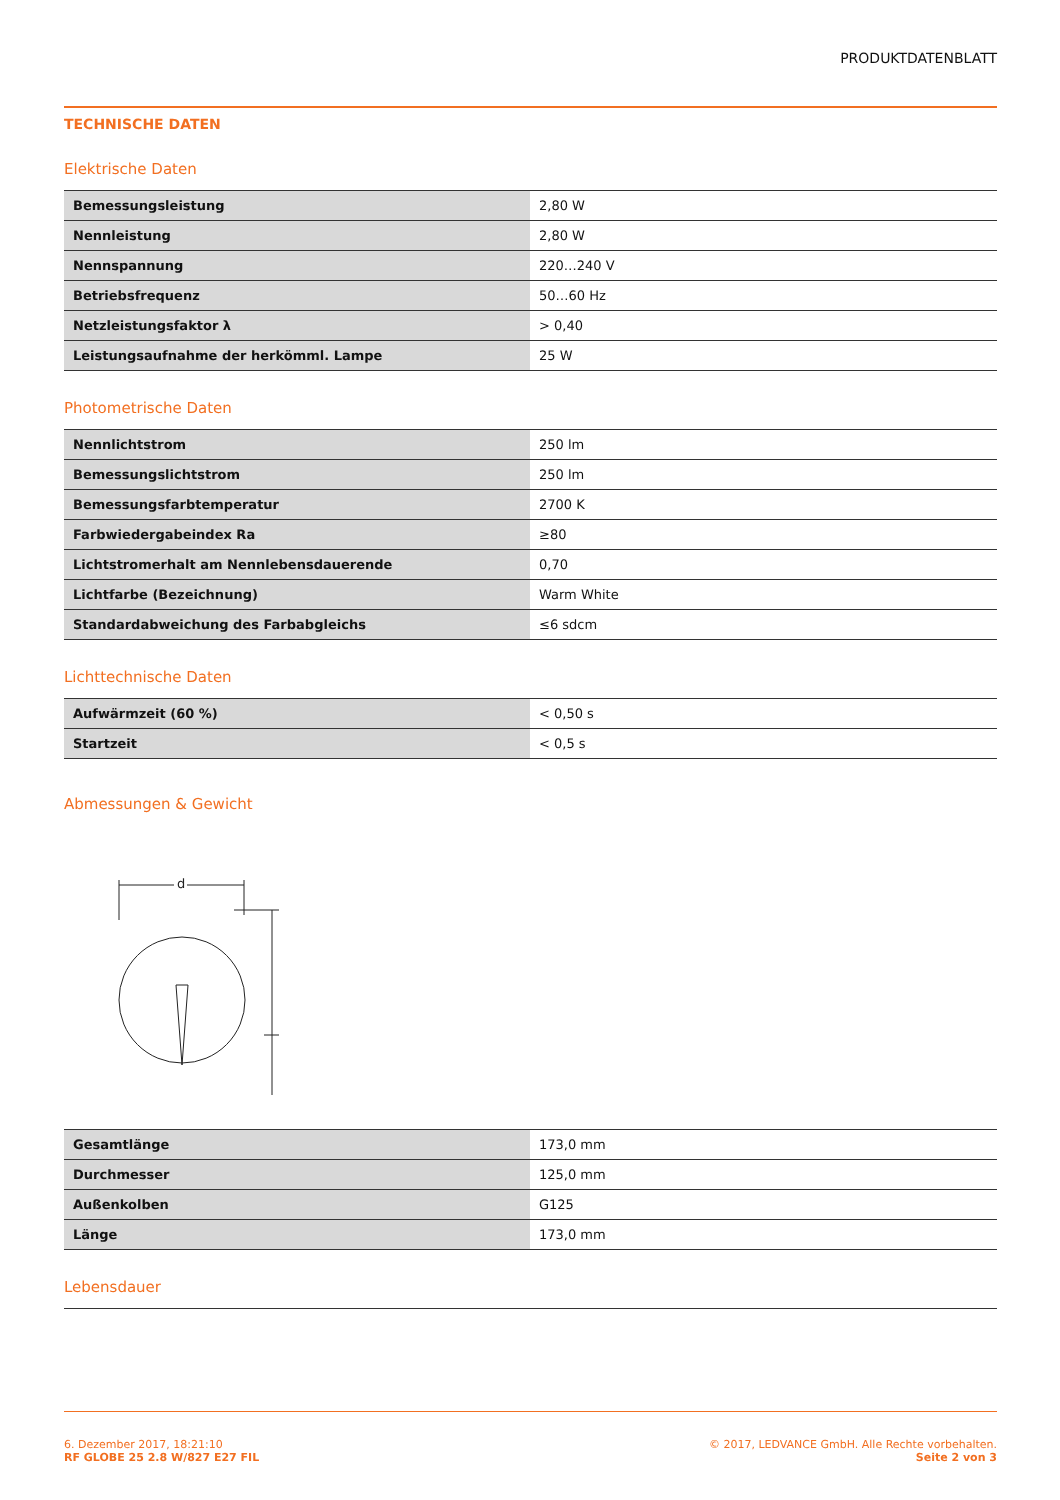PRODUKTDATENBLATT
TECHNISCHE DATEN
Elektrische Daten
| Bemessungsleistung | 2,80 W |
| Nennleistung | 2,80 W |
| Nennspannung | 220…240 V |
| Betriebsfrequenz | 50…60 Hz |
| Netzleistungsfaktor λ | > 0,40 |
| Leistungsaufnahme der herkömml. Lampe | 25 W |
Photometrische Daten
| Nennlichtstrom | 250 lm |
| Bemessungslichtstrom | 250 lm |
| Bemessungsfarbtemperatur | 2700 K |
| Farbwiedergabeindex Ra | ≥80 |
| Lichtstromerhalt am Nennlebensdauerende | 0,70 |
| Lichtfarbe (Bezeichnung) | Warm White |
| Standardabweichung des Farbabgleichs | ≤6 sdcm |
Lichttechnische Daten
| Aufwärmzeit (60 %) | < 0,50 s |
| Startzeit | < 0,5 s |
Abmessungen & Gewicht
d
| Gesamtlänge | 173,0 mm |
| Durchmesser | 125,0 mm |
| Außenkolben | G125 |
| Länge | 173,0 mm |
Lebensdauer
6. Dezember 2017, 18:21:10
RF GLOBE 25 2.8 W/827 E27 FIL
© 2017, LEDVANCE GmbH. Alle Rechte vorbehalten.
Seite 2 von 3